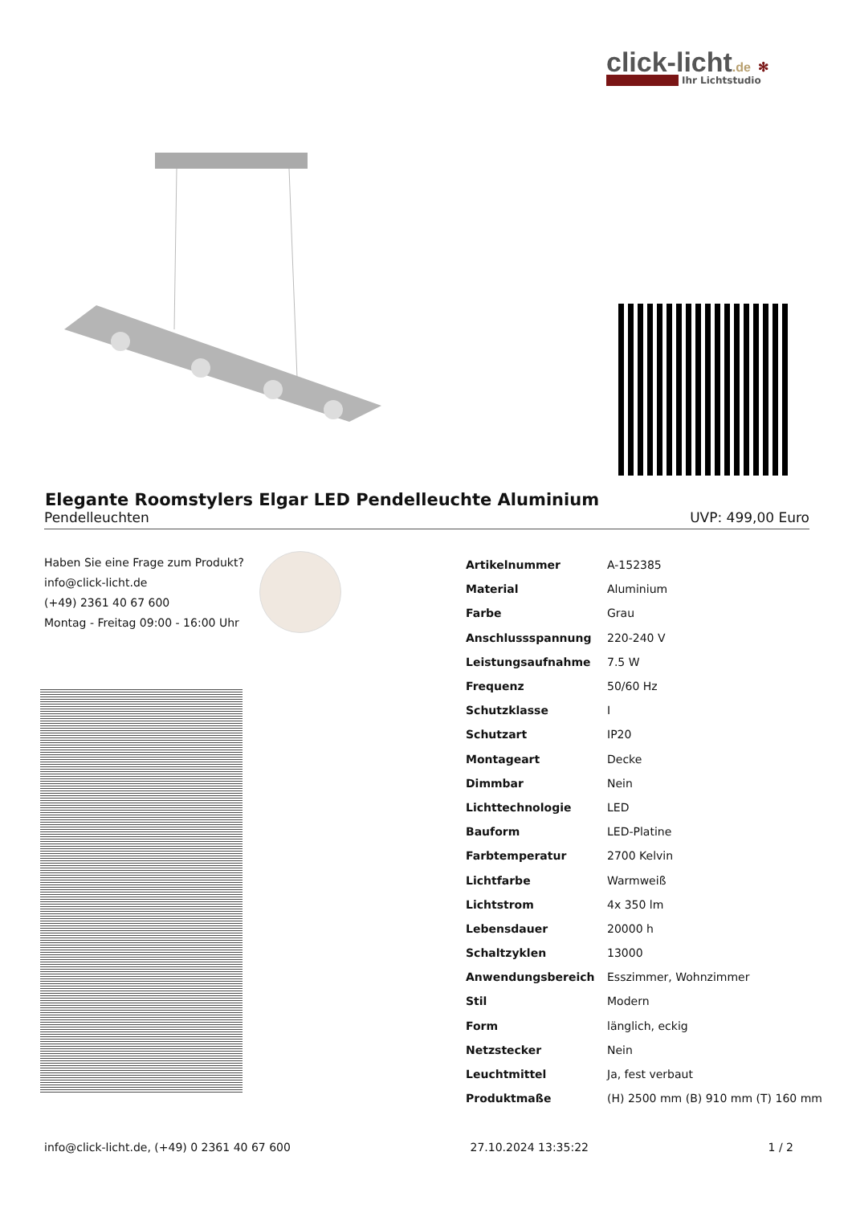click-licht.de ✻
Ihr Lichtstudio
Elegante Roomstylers Elgar LED Pendelleuchte Aluminium
Pendelleuchten UVP: 499,00 Euro
Haben Sie eine Frage zum Produkt?
info@click-licht.de
(+49) 2361 40 67 600
Montag - Freitag 09:00 - 16:00 Uhr
| Artikelnummer | A-152385 |
| Material | Aluminium |
| Farbe | Grau |
| Anschlussspannung | 220-240 V |
| Leistungsaufnahme | 7.5 W |
| Frequenz | 50/60 Hz |
| Schutzklasse | I |
| Schutzart | IP20 |
| Montageart | Decke |
| Dimmbar | Nein |
| Lichttechnologie | LED |
| Bauform | LED-Platine |
| Farbtemperatur | 2700 Kelvin |
| Lichtfarbe | Warmweiß |
| Lichtstrom | 4x 350 lm |
| Lebensdauer | 20000 h |
| Schaltzyklen | 13000 |
| Anwendungsbereich | Esszimmer, Wohnzimmer |
| Stil | Modern |
| Form | länglich, eckig |
| Netzstecker | Nein |
| Leuchtmittel | Ja, fest verbaut |
| Produktmaße | (H) 2500 mm (B) 910 mm (T) 160 mm |
info@click-licht.de, (+49) 0 2361 40 67 600 27.10.2024 13:35:22 1 / 2